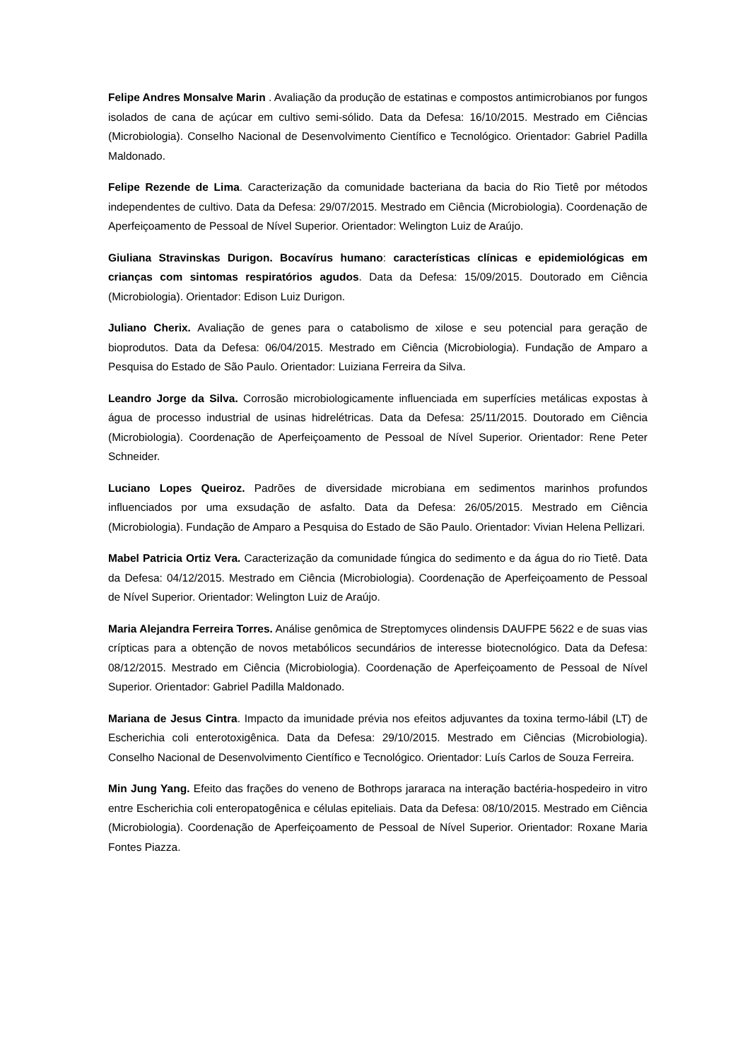Felipe Andres Monsalve Marin . Avaliação da produção de estatinas e compostos antimicrobianos por fungos isolados de cana de açúcar em cultivo semi-sólido. Data da Defesa: 16/10/2015. Mestrado em Ciências (Microbiologia). Conselho Nacional de Desenvolvimento Científico e Tecnológico. Orientador: Gabriel Padilla Maldonado.
Felipe Rezende de Lima. Caracterização da comunidade bacteriana da bacia do Rio Tietê por métodos independentes de cultivo. Data da Defesa: 29/07/2015. Mestrado em Ciência (Microbiologia). Coordenação de Aperfeiçoamento de Pessoal de Nível Superior. Orientador: Welington Luiz de Araújo.
Giuliana Stravinskas Durigon. Bocavírus humano: características clínicas e epidemiológicas em crianças com sintomas respiratórios agudos. Data da Defesa: 15/09/2015. Doutorado em Ciência (Microbiologia). Orientador: Edison Luiz Durigon.
Juliano Cherix. Avaliação de genes para o catabolismo de xilose e seu potencial para geração de bioprodutos. Data da Defesa: 06/04/2015. Mestrado em Ciência (Microbiologia). Fundação de Amparo a Pesquisa do Estado de São Paulo. Orientador: Luiziana Ferreira da Silva.
Leandro Jorge da Silva. Corrosão microbiologicamente influenciada em superfícies metálicas expostas à água de processo industrial de usinas hidrelétricas. Data da Defesa: 25/11/2015. Doutorado em Ciência (Microbiologia). Coordenação de Aperfeiçoamento de Pessoal de Nível Superior. Orientador: Rene Peter Schneider.
Luciano Lopes Queiroz. Padrões de diversidade microbiana em sedimentos marinhos profundos influenciados por uma exsudação de asfalto. Data da Defesa: 26/05/2015. Mestrado em Ciência (Microbiologia). Fundação de Amparo a Pesquisa do Estado de São Paulo. Orientador: Vivian Helena Pellizari.
Mabel Patricia Ortiz Vera. Caracterização da comunidade fúngica do sedimento e da água do rio Tietê. Data da Defesa: 04/12/2015. Mestrado em Ciência (Microbiologia). Coordenação de Aperfeiçoamento de Pessoal de Nível Superior. Orientador: Welington Luiz de Araújo.
Maria Alejandra Ferreira Torres. Análise genômica de Streptomyces olindensis DAUFPE 5622 e de suas vias crípticas para a obtenção de novos metabólicos secundários de interesse biotecnológico. Data da Defesa: 08/12/2015. Mestrado em Ciência (Microbiologia). Coordenação de Aperfeiçoamento de Pessoal de Nível Superior. Orientador: Gabriel Padilla Maldonado.
Mariana de Jesus Cintra. Impacto da imunidade prévia nos efeitos adjuvantes da toxina termo-lábil (LT) de Escherichia coli enterotoxigênica. Data da Defesa: 29/10/2015. Mestrado em Ciências (Microbiologia). Conselho Nacional de Desenvolvimento Científico e Tecnológico. Orientador: Luís Carlos de Souza Ferreira.
Min Jung Yang. Efeito das frações do veneno de Bothrops jararaca na interação bactéria-hospedeiro in vitro entre Escherichia coli enteropatogênica e células epiteliais. Data da Defesa: 08/10/2015. Mestrado em Ciência (Microbiologia). Coordenação de Aperfeiçoamento de Pessoal de Nível Superior. Orientador: Roxane Maria Fontes Piazza.